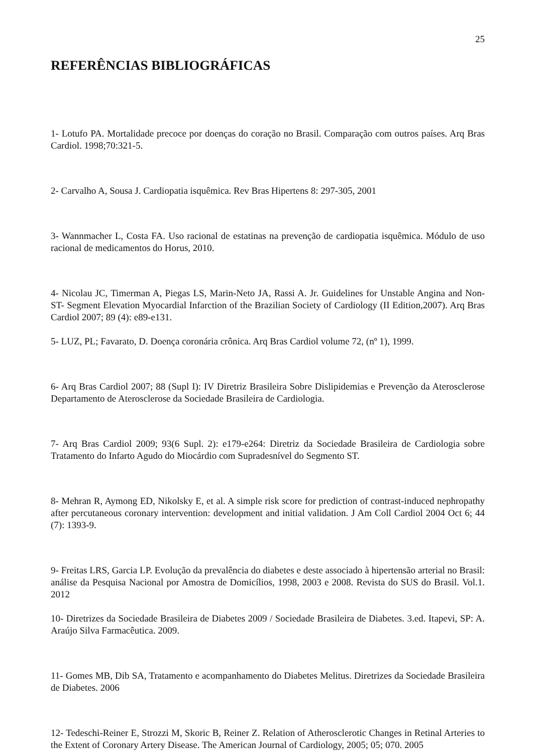25
REFERÊNCIAS BIBLIOGRÁFICAS
1- Lotufo PA. Mortalidade precoce por doenças do coração no Brasil. Comparação com outros países. Arq Bras Cardiol. 1998;70:321-5.
2- Carvalho A, Sousa J. Cardiopatia isquêmica. Rev Bras Hipertens 8: 297-305, 2001
3- Wannmacher L, Costa FA. Uso racional de estatinas na prevenção de cardiopatia isquêmica. Módulo de uso racional de medicamentos do Horus, 2010.
4- Nicolau JC, Timerman A, Piegas LS, Marin-Neto JA, Rassi A. Jr. Guidelines for Unstable Angina and Non-ST- Segment Elevation Myocardial Infarction of the Brazilian Society of Cardiology (II Edition,2007). Arq Bras Cardiol 2007; 89 (4): e89-e131.
5- LUZ, PL; Favarato, D. Doença coronária crônica. Arq Bras Cardiol volume 72, (nº 1), 1999.
6- Arq Bras Cardiol 2007; 88 (Supl I): IV Diretriz Brasileira Sobre Dislipidemias e Prevenção da Aterosclerose Departamento de Aterosclerose da Sociedade Brasileira de Cardiologia.
7- Arq Bras Cardiol 2009; 93(6 Supl. 2): e179-e264: Diretriz da Sociedade Brasileira de Cardiologia sobre Tratamento do Infarto Agudo do Miocárdio com Supradesnível do Segmento ST.
8- Mehran R, Aymong ED, Nikolsky E, et al. A simple risk score for prediction of contrast-induced nephropathy after percutaneous coronary intervention: development and initial validation. J Am Coll Cardiol 2004 Oct 6; 44 (7): 1393-9.
9- Freitas LRS, Garcia LP. Evolução da prevalência do diabetes e deste associado à hipertensão arterial no Brasil: análise da Pesquisa Nacional por Amostra de Domicílios, 1998, 2003 e 2008. Revista do SUS do Brasil. Vol.1. 2012
10- Diretrizes da Sociedade Brasileira de Diabetes 2009 / Sociedade Brasileira de Diabetes. 3.ed. Itapevi, SP: A. Araújo Silva Farmacêutica. 2009.
11- Gomes MB, Dib SA, Tratamento e acompanhamento do Diabetes Melitus. Diretrizes da Sociedade Brasileira de Diabetes. 2006
12- Tedeschi-Reiner E, Strozzi M, Skoric B, Reiner Z. Relation of Atherosclerotic Changes in Retinal Arteries to the Extent of Coronary Artery Disease. The American Journal of Cardiology, 2005; 05; 070. 2005